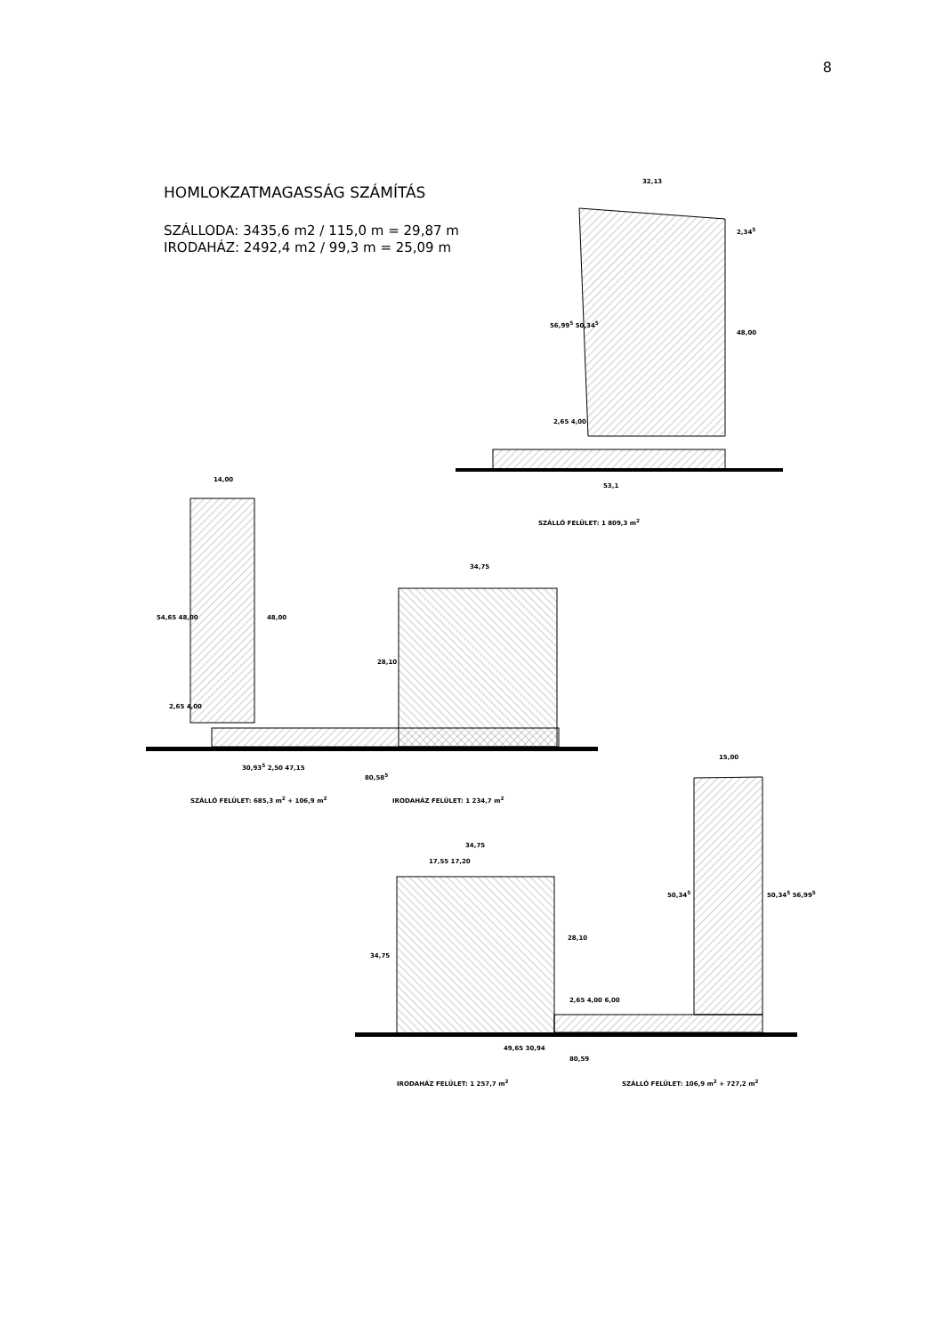8
HOMLOKZATMAGASSÁG SZÁMÍTÁS
SZÁLLODA: 3435,6 m2 / 115,0 m = 29,87 m
IRODAHÁZ: 2492,4 m2 / 99,3 m = 25,09 m
32,13
2,34<sup>5</sup>
56,99<sup>5</sup> 50,34<sup>5</sup>
48,00
2,65 4,00
53,1
SZÁLLÓ FELÜLET: 1 809,3 m<sup>2</sup>
14,00
54,65 48,00 48,00
34,75
28,10
2,65 4,00
30,93<sup>5</sup> 2,50 47,15
80,58<sup>5</sup>
SZÁLLÓ FELÜLET: 685,3 m<sup>2</sup> + 106,9 m<sup>2</sup>
IRODAHÁZ FELÜLET: 1 234,7 m<sup>2</sup>
15,00
34,75
17,55 17,20
34,75
28,10
50,34<sup>5</sup> 50,34<sup>5</sup> 56,99<sup>5</sup>
2,65 4,00 6,00
49,65 30,94
80,59
IRODAHÁZ FELÜLET: 1 257,7 m<sup>2</sup>
SZÁLLÓ FELÜLET: 106,9 m<sup>2</sup> + 727,2 m<sup>2</sup>